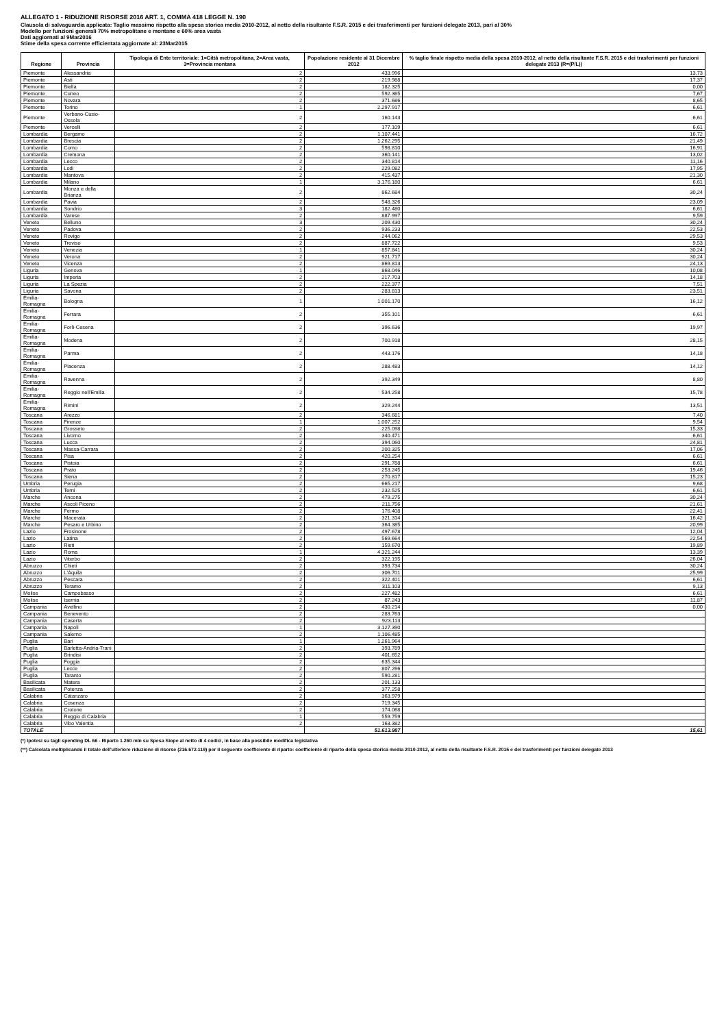ALLEGATO 1 - RIDUZIONE RISORSE 2016 ART. 1, COMMA 418 LEGGE N. 190
Clausola di salvaguardia applicata: Taglio massimo rispetto alla spesa storica media 2010-2012, al netto della risultante F.S.R. 2015 e dei trasferimenti per funzioni delegate 2013, pari al 30%
Modello per funzioni generali 70% metropolitane e montane e 60% area vasta
Dati aggiornati al 9Mar2016
Stime della spesa corrente efficientata aggiornate al: 23Mar2015
| Regione | Provincia | Tipologia di Ente territoriale: 1=Città metropolitana, 2=Area vasta, 3=Provincia montana | Popolazione residente al 31 Dicembre 2012 | % taglio finale rispetto media della spesa 2010-2012, al netto della risultante F.S.R. 2015 e dei trasferimenti per funzioni delegate 2013 (R=(P/L)) |
| --- | --- | --- | --- | --- |
| Piemonte | Alessandria | 2 | 433.996 | 13,73 |
| Piemonte | Asti | 2 | 219.988 | 17,37 |
| Piemonte | Biella | 2 | 182.325 | 0,00 |
| Piemonte | Cuneo | 2 | 592.365 | 7,67 |
| Piemonte | Novara | 2 | 371.686 | 8,65 |
| Piemonte | Torino | 1 | 2.297.917 | 6,61 |
| Piemonte | Verbano-Cusio-Ossola | 2 | 160.143 | 6,61 |
| Piemonte | Vercelli | 2 | 177.109 | 6,61 |
| Lombardia | Bergamo | 2 | 1.107.441 | 16,72 |
| Lombardia | Brescia | 2 | 1.262.295 | 21,49 |
| Lombardia | Como | 2 | 598.810 | 16,91 |
| Lombardia | Cremona | 2 | 360.141 | 13,02 |
| Lombardia | Lecco | 2 | 340.814 | 11,16 |
| Lombardia | Lodi | 2 | 229.082 | 17,95 |
| Lombardia | Mantova | 2 | 415.437 | 21,30 |
| Lombardia | Milano | 1 | 3.176.180 | 6,61 |
| Lombardia | Monza e della Brianza | 2 | 862.684 | 30,24 |
| Lombardia | Pavia | 2 | 548.326 | 23,09 |
| Lombardia | Sondrio | 3 | 182.480 | 6,61 |
| Lombardia | Varese | 2 | 887.997 | 9,59 |
| Veneto | Belluno | 3 | 209.430 | 30,24 |
| Veneto | Padova | 2 | 936.233 | 22,53 |
| Veneto | Rovigo | 2 | 244.062 | 29,53 |
| Veneto | Treviso | 2 | 887.722 | 9,53 |
| Veneto | Venezia | 1 | 857.841 | 30,24 |
| Veneto | Verona | 2 | 921.717 | 30,24 |
| Veneto | Vicenza | 2 | 869.813 | 24,13 |
| Liguria | Genova | 1 | 868.046 | 10,08 |
| Liguria | Imperia | 2 | 217.703 | 14,18 |
| Liguria | La Spezia | 2 | 222.377 | 7,51 |
| Liguria | Savona | 2 | 283.813 | 23,51 |
| Emilia-Romagna | Bologna | 1 | 1.001.170 | 16,12 |
| Emilia-Romagna | Ferrara | 2 | 355.101 | 6,61 |
| Emilia-Romagna | Forlì-Cesena | 2 | 396.636 | 19,97 |
| Emilia-Romagna | Modena | 2 | 700.918 | 28,15 |
| Emilia-Romagna | Parma | 2 | 443.176 | 14,18 |
| Emilia-Romagna | Piacenza | 2 | 288.483 | 14,12 |
| Emilia-Romagna | Ravenna | 2 | 392.349 | 8,80 |
| Emilia-Romagna | Reggio nell'Emilia | 2 | 534.258 | 15,78 |
| Emilia-Romagna | Rimini | 2 | 329.244 | 13,51 |
| Toscana | Arezzo | 2 | 346.681 | 7,40 |
| Toscana | Firenze | 1 | 1.007.252 | 9,54 |
| Toscana | Grosseto | 2 | 225.098 | 15,33 |
| Toscana | Livorno | 2 | 340.471 | 6,61 |
| Toscana | Lucca | 2 | 394.060 | 24,81 |
| Toscana | Massa-Carrara | 2 | 200.325 | 17,06 |
| Toscana | Pisa | 2 | 420.254 | 6,61 |
| Toscana | Pistoia | 2 | 291.788 | 6,61 |
| Toscana | Prato | 2 | 253.245 | 19,46 |
| Toscana | Siena | 2 | 270.817 | 15,23 |
| Umbria | Perugia | 2 | 665.217 | 9,68 |
| Umbria | Terni | 2 | 232.525 | 6,61 |
| Marche | Ancona | 2 | 479.275 | 30,24 |
| Marche | Ascoli Piceno | 2 | 211.756 | 21,61 |
| Marche | Fermo | 2 | 176.408 | 22,41 |
| Marche | Macerata | 2 | 321.314 | 16,42 |
| Marche | Pesaro e Urbino | 2 | 364.385 | 20,99 |
| Lazio | Frosinone | 2 | 497.678 | 12,04 |
| Lazio | Latina | 2 | 569.664 | 22,54 |
| Lazio | Rieti | 2 | 159.670 | 19,89 |
| Lazio | Roma | 1 | 4.321.244 | 13,39 |
| Lazio | Viterbo | 2 | 322.195 | 26,04 |
| Abruzzo | Chieti | 2 | 393.734 | 30,24 |
| Abruzzo | L'Aquila | 2 | 306.701 | 25,99 |
| Abruzzo | Pescara | 2 | 322.401 | 6,61 |
| Abruzzo | Teramo | 2 | 311.103 | 9,13 |
| Molise | Campobasso | 2 | 227.482 | 6,61 |
| Molise | Isernia | 2 | 87.243 | 11,87 |
| Campania | Avellino | 2 | 430.214 | 0,00 |
| Campania | Benevento | 2 | 283.763 | |
| Campania | Caserta | 2 | 923.113 | |
| Campania | Napoli | 1 | 3.127.390 | |
| Campania | Salerno | 2 | 1.106.485 | |
| Puglia | Bari | 1 | 1.261.964 | |
| Puglia | Barletta-Andria-Trani | 2 | 393.789 | |
| Puglia | Brindisi | 2 | 401.652 | |
| Puglia | Foggia | 2 | 635.344 | |
| Puglia | Lecce | 2 | 807.266 | |
| Puglia | Taranto | 2 | 590.281 | |
| Basilicata | Matera | 2 | 201.133 | |
| Basilicata | Potenza | 2 | 377.258 | |
| Calabria | Catanzaro | 2 | 363.979 | |
| Calabria | Cosenza | 2 | 719.345 | |
| Calabria | Crotone | 2 | 174.068 | |
| Calabria | Reggio di Calabria | 1 | 559.759 | |
| Calabria | Vibo Valentia | 2 | 163.382 | |
| TOTALE | | | 51.613.987 | 15,61 |
(*) Ipotesi su tagli spending DL 66 - Riparto 1.260 mln su Spesa Siope al netto di 4 codici, in base alla possibile modifica legislativa
(**) Calcolata moltiplicando il totale dell'ulteriore riduzione di risorse (216.672.119) per il seguente coefficiente di riparto: coefficiente di riparto della spesa storica media 2010-2012, al netto della risultante F.S.R. 2015 e dei trasferimenti per funzioni delegate 2013